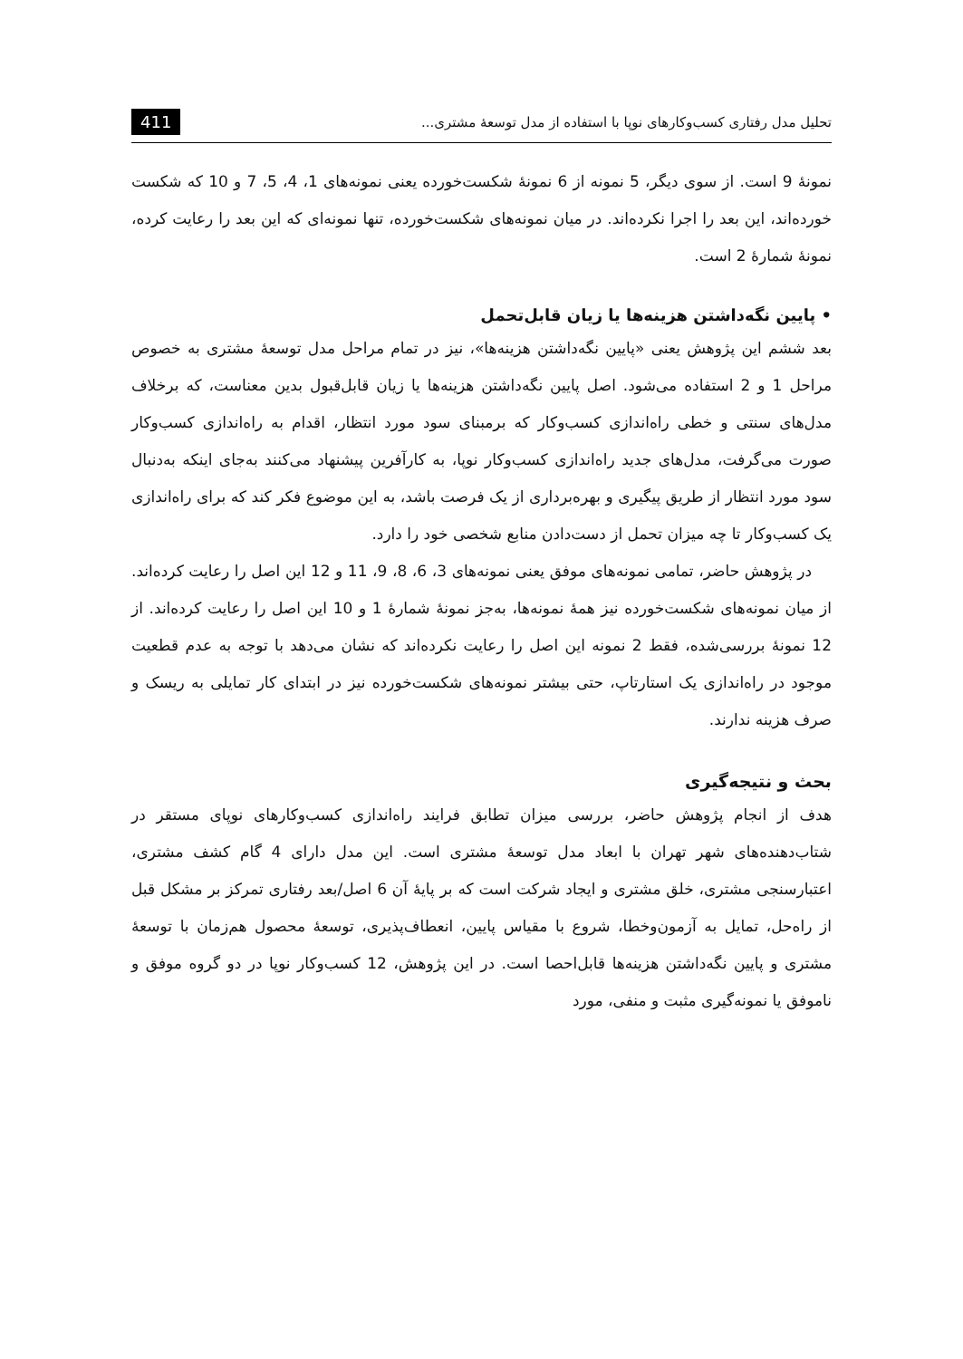تحلیل مدل رفتاری کسب‌وکارهای نوپا با استفاده از مدل توسعهٔ مشتری... 411
نمونهٔ 9 است. از سوی دیگر، 5 نمونه از 6 نمونهٔ شکست‌خورده یعنی نمونه‌های 1، 4، 5، 7 و 10 که شکست خورده‌اند، این بعد را اجرا نکرده‌اند. در میان نمونه‌های شکست‌خورده، تنها نمونه‌ای که این بعد را رعایت کرده، نمونهٔ شمارهٔ 2 است.
• پایین نگه‌داشتن هزینه‌ها یا زیان قابل‌تحمل
بعد ششم این پژوهش یعنی «پایین نگه‌داشتن هزینه‌ها»، نیز در تمام مراحل مدل توسعهٔ مشتری به خصوص مراحل 1 و 2 استفاده می‌شود. اصل پایین نگه‌داشتن هزینه‌ها یا زیان قابل‌قبول بدین معناست، که برخلاف مدل‌های سنتی و خطی راه‌اندازی کسب‌وکار که برمبنای سود مورد انتظار، اقدام به راه‌اندازی کسب‌وکار صورت می‌گرفت، مدل‌های جدید راه‌اندازی کسب‌وکار نوپا، به کارآفرین پیشنهاد می‌کنند به‌جای اینکه به‌دنبال سود مورد انتظار از طریق پیگیری و بهره‌برداری از یک فرصت باشد، به این موضوع فکر کند که برای راه‌اندازی یک کسب‌وکار تا چه میزان تحمل از دست‌دادن منابع شخصی خود را دارد.
در پژوهش حاضر، تمامی نمونه‌های موفق یعنی نمونه‌های 3، 6، 8، 9، 11 و 12 این اصل را رعایت کرده‌اند. از میان نمونه‌های شکست‌خورده نیز همهٔ نمونه‌ها، به‌جز نمونهٔ شمارهٔ 1 و 10 این اصل را رعایت کرده‌اند. از 12 نمونهٔ بررسی‌شده، فقط 2 نمونه این اصل را رعایت نکرده‌اند که نشان می‌دهد با توجه به عدم قطعیت موجود در راه‌اندازی یک استارتاپ، حتی بیشتر نمونه‌های شکست‌خورده نیز در ابتدای کار تمایلی به ریسک و صرف هزینه ندارند.
بحث و نتیجه‌گیری
هدف از انجام پژوهش حاضر، بررسی میزان تطابق فرایند راه‌اندازی کسب‌وکارهای نوپای مستقر در شتاب‌دهنده‌های شهر تهران با ابعاد مدل توسعهٔ مشتری است. این مدل دارای 4 گام کشف مشتری، اعتبارسنجی مشتری، خلق مشتری و ایجاد شرکت است که بر پایهٔ آن 6 اصل/بعد رفتاری تمرکز بر مشکل قبل از راه‌حل، تمایل به آزمون‌وخطا، شروع با مقیاس پایین، انعطاف‌پذیری، توسعهٔ محصول هم‌زمان با توسعهٔ مشتری و پایین نگه‌داشتن هزینه‌ها قابل‌احصا است. در این پژوهش، 12 کسب‌وکار نوپا در دو گروه موفق و ناموفق یا نمونه‌گیری مثبت و منفی، مورد